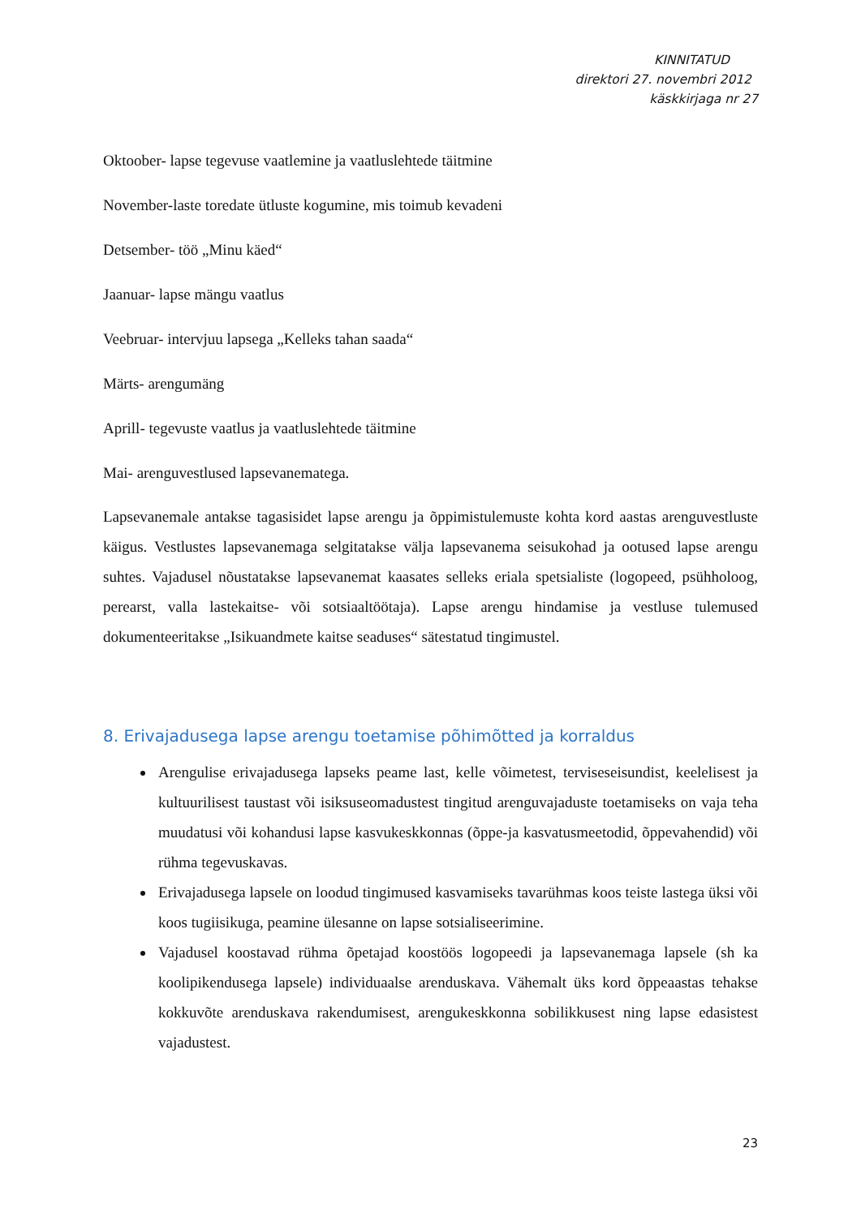KINNITATUD
direktori 27. novembri 2012
käskkirjaga nr 27
Oktoober- lapse tegevuse vaatlemine ja vaatluslehtede täitmine
November-laste toredate ütluste kogumine, mis toimub kevadeni
Detsember- töö „Minu käed“
Jaanuar- lapse mängu vaatlus
Veebruar- intervjuu lapsega „Kelleks tahan saada“
Märts- arengumäng
Aprill- tegevuste vaatlus ja vaatluslehtede täitmine
Mai- arenguvestlused lapsevanematega.
Lapsevanemale antakse tagasisidet lapse arengu ja õppimistulemuste kohta kord aastas arenguvestluste käigus. Vestlustes lapsevanemaga selgitatakse välja lapsevanema seisukohad ja ootused lapse arengu suhtes. Vajadusel nõustatakse lapsevanemat kaasates selleks eriala spetsialiste (logopeed, psühholoog, perearst, valla lastekaitse- või sotsiaaltöötaja). Lapse arengu hindamise ja vestluse tulemused dokumenteeritakse „Isikuandmete kaitse seaduses“ sätestatud tingimustel.
8. Erivajadusega lapse arengu toetamise põhimõtted ja korraldus
Arengulise erivajadusega lapseks peame last, kelle võimetest, terviseseisundist, keelelisest ja kultuurilisest taustast või isiksuseomadustest tingitud arenguvajaduste toetamiseks on vaja teha muudatusi või kohandusi lapse kasvukeskkonnas (õppe-ja kasvatusmeetodid, õppevahendid) või rühma tegevuskavas.
Erivajadusega lapsele on loodud tingimused kasvamiseks tavarühmas koos teiste lastega üksi või koos tugiisikuga, peamine ülesanne on lapse sotsialiseerimine.
Vajadusel koostavad rühma õpetajad koostöös logopeedi ja lapsevanemaga lapsele (sh ka koolipikendusega lapsele) individuaalse arenduskava. Vähemalt üks kord õppeaastas tehakse kokkuvõte arenduskava rakendumisest, arengukeskkonna sobilikkusest ning lapse edasistest vajadustest.
23